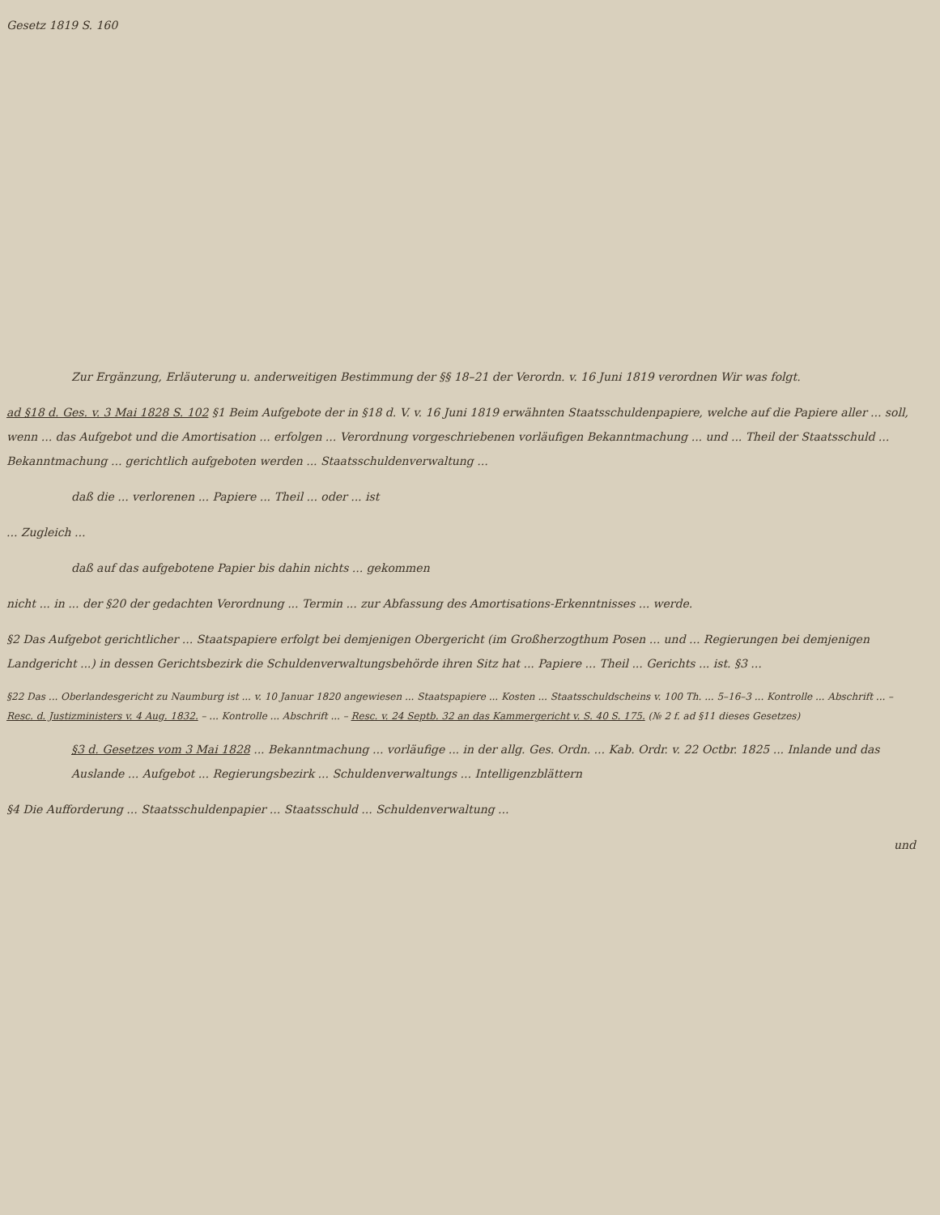Gesetz 1819 S. 160
Zur Ergänzung, Erläuterung u. anderweitigen Bestimmung der §§ 18–21 der Verordn. v. 16 Juni 1819 verordnen Wir was folgt.
ad §18 d. Ges. v. 3 Mai 1828 S. 102 §1 Beim Aufgebote der in §18 d. V. v. 16 Juni 1819 erwähnten Staatsschuldenpapiere, welche auf die Papiere aller ... soll, wenn ... das Aufgebot und die Amortisation ... erfolgen ... Verordnung vorgeschriebenen vorläufigen Bekanntmachung ... und ... Theil der Staatsschuld ... Bekanntmachung ... gerichtlich aufgeboten werden ... Staatsschuldenverwaltung ...
daß die ... verlorenen ... Papiere ... Theil ... oder ... ist
... Zugleich ...
daß auf das aufgebotene Papier bis dahin nichts ... gekommen
nicht ... in ... der §20 der gedachten Verordnung ... Termin ... zur Abfassung des Amortisations-Erkenntnisses ... werde.
§2 Das Aufgebot gerichtlicher ... Staatspapiere erfolgt bei demjenigen Obergericht (im Großherzogthum Posen ... und ... Regierungen bei demjenigen Landgericht ...) in dessen Gerichtsbezirk die Schuldenverwaltungsbehörde ihren Sitz hat ... Papiere ... Theil ... Gerichts ... ist. §3 ...
§22 Das ... Oberlandesgericht zu Naumburg ist ... v. 10 Januar 1820 angewiesen ... Staatspapiere ... Kosten ... Staatsschuldscheins v. 100 Th. ... 5–16–3 ... Kontrolle ... Abschrift ... – Resc. d. Justizministers v. 4 Aug. 1832. – ... Kontrolle ... Abschrift ... – Resc. v. 24 Septb. 32 an das Kammergericht v. S. 40 S. 175. (№ 2 f. ad §11 dieses Gesetzes)
§3 d. Gesetzes vom 3 Mai 1828 ... Bekanntmachung ... vorläufige ... in der allg. Ges. Ordn. ... Kab. Ordr. v. 22 Octbr. 1825 ... Inlande und das Auslande ... Aufgebot ... Regierungsbezirk ... Schuldenverwaltungs ... Intelligenzblättern
§4 Die Aufforderung ... Staatsschuldenpapier ... Staatsschuld ... Schuldenverwaltung ...
und